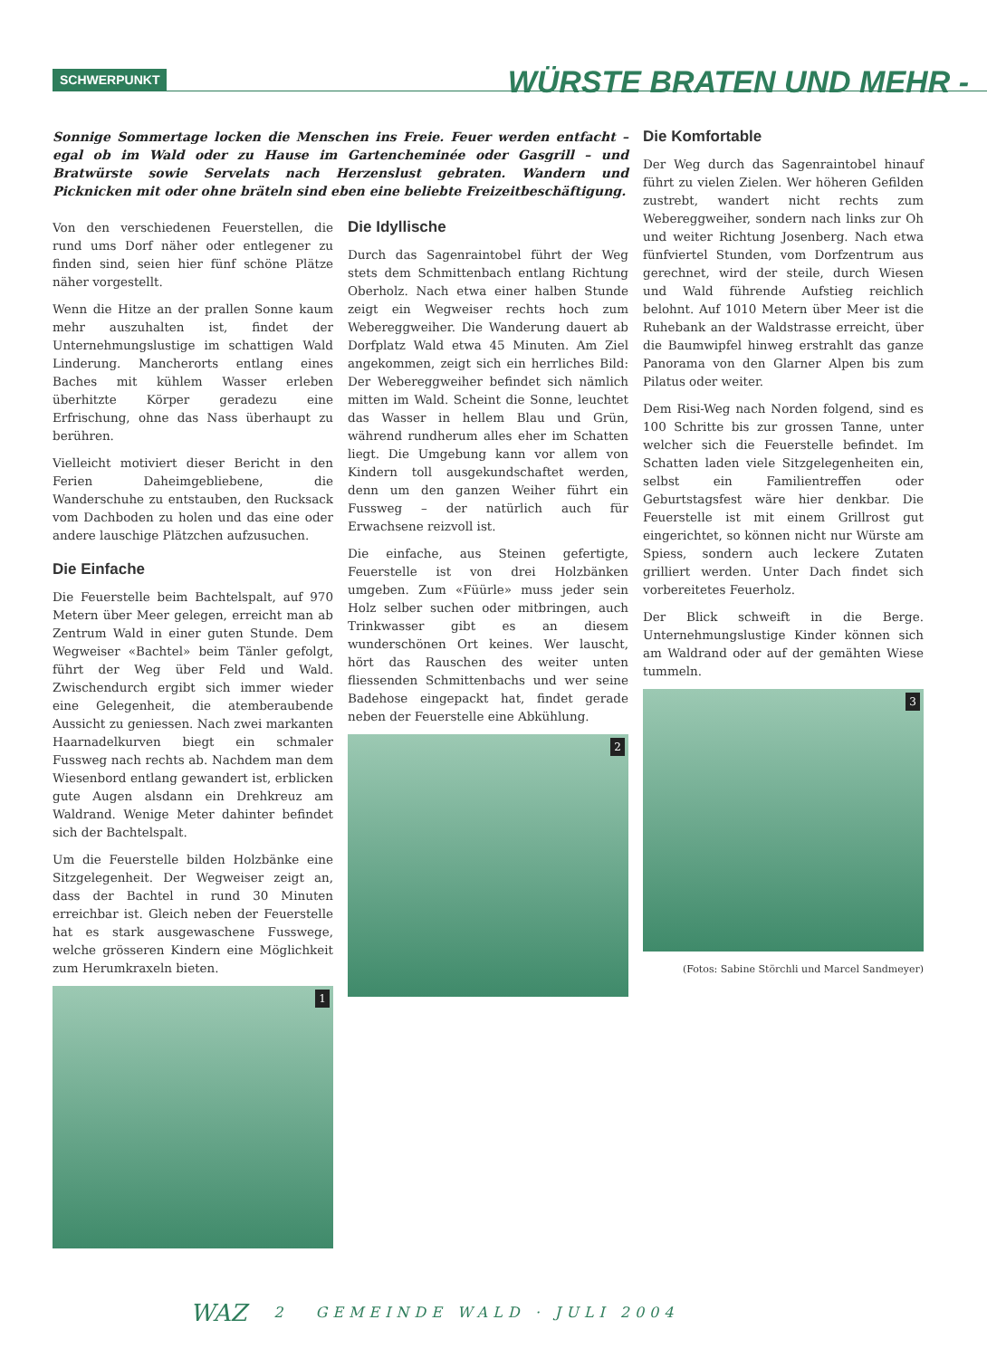SCHWERPUNKT WÜRSTE BRATEN UND MEHR -
Sonnige Sommertage locken die Menschen ins Freie. Feuer werden entfacht – egal ob im Wald oder zu Hause im Gartencheminée oder Gasgrill – und Bratwürste sowie Servelats nach Herzenslust gebraten. Wandern und Picknicken mit oder ohne bräteln sind eben eine beliebte Freizeitbeschäftigung.
Von den verschiedenen Feuerstellen, die rund ums Dorf näher oder entlegener zu finden sind, seien hier fünf schöne Plätze näher vorgestellt.
Wenn die Hitze an der prallen Sonne kaum mehr auszuhalten ist, findet der Unternehmungslustige im schattigen Wald Linderung. Mancherorts entlang eines Baches mit kühlem Wasser erleben überhitzte Körper geradezu eine Erfrischung, ohne das Nass überhaupt zu berühren.
Vielleicht motiviert dieser Bericht in den Ferien Daheimgebliebene, die Wanderschuhe zu entstauben, den Rucksack vom Dachboden zu holen und das eine oder andere lauschige Plätzchen aufzusuchen.
Die Einfache
Die Feuerstelle beim Bachtelspalt, auf 970 Metern über Meer gelegen, erreicht man ab Zentrum Wald in einer guten Stunde. Dem Wegweiser «Bachtel» beim Tänler gefolgt, führt der Weg über Feld und Wald. Zwischendurch ergibt sich immer wieder eine Gelegenheit, die atemberaubende Aussicht zu geniessen. Nach zwei markanten Haarnadelkurven biegt ein schmaler Fussweg nach rechts ab. Nachdem man dem Wiesenbord entlang gewandert ist, erblicken gute Augen alsdann ein Drehkreuz am Waldrand. Wenige Meter dahinter befindet sich der Bachtelspalt.
Um die Feuerstelle bilden Holzbänke eine Sitzgelegenheit. Der Wegweiser zeigt an, dass der Bachtel in rund 30 Minuten erreichbar ist. Gleich neben der Feuerstelle hat es stark ausgewaschene Fusswege, welche grösseren Kindern eine Möglichkeit zum Herumkraxeln bieten.
1
Die Idyllische
Durch das Sagenraintobel führt der Weg stets dem Schmittenbach entlang Richtung Oberholz. Nach etwa einer halben Stunde zeigt ein Wegweiser rechts hoch zum Webereggweiher. Die Wanderung dauert ab Dorfplatz Wald etwa 45 Minuten. Am Ziel angekommen, zeigt sich ein herrliches Bild: Der Webereggweiher befindet sich nämlich mitten im Wald. Scheint die Sonne, leuchtet das Wasser in hellem Blau und Grün, während rundherum alles eher im Schatten liegt. Die Umgebung kann vor allem von Kindern toll ausgekundschaftet werden, denn um den ganzen Weiher führt ein Fussweg – der natürlich auch für Erwachsene reizvoll ist.
Die einfache, aus Steinen gefertigte, Feuerstelle ist von drei Holzbänken umgeben. Zum «Füürle» muss jeder sein Holz selber suchen oder mitbringen, auch Trinkwasser gibt es an diesem wunderschönen Ort keines. Wer lauscht, hört das Rauschen des weiter unten fliessenden Schmittenbachs und wer seine Badehose eingepackt hat, findet gerade neben der Feuerstelle eine Abkühlung.
2
Die Komfortable
Der Weg durch das Sagenraintobel hinauf führt zu vielen Zielen. Wer höheren Gefilden zustrebt, wandert nicht rechts zum Webereggweiher, sondern nach links zur Oh und weiter Richtung Josenberg. Nach etwa fünfviertel Stunden, vom Dorfzentrum aus gerechnet, wird der steile, durch Wiesen und Wald führende Aufstieg reichlich belohnt. Auf 1010 Metern über Meer ist die Ruhebank an der Waldstrasse erreicht, über die Baumwipfel hinweg erstrahlt das ganze Panorama von den Glarner Alpen bis zum Pilatus oder weiter.
Dem Risi-Weg nach Norden folgend, sind es 100 Schritte bis zur grossen Tanne, unter welcher sich die Feuerstelle befindet. Im Schatten laden viele Sitzgelegenheiten ein, selbst ein Familientreffen oder Geburtstagsfest wäre hier denkbar. Die Feuerstelle ist mit einem Grillrost gut eingerichtet, so können nicht nur Würste am Spiess, sondern auch leckere Zutaten grilliert werden. Unter Dach findet sich vorbereitetes Feuerholz.
Der Blick schweift in die Berge. Unternehmungslustige Kinder können sich am Waldrand oder auf der gemähten Wiese tummeln.
3
(Fotos: Sabine Störchli und Marcel Sandmeyer)
WAZ 2 GEMEINDE WALD · JULI 2004